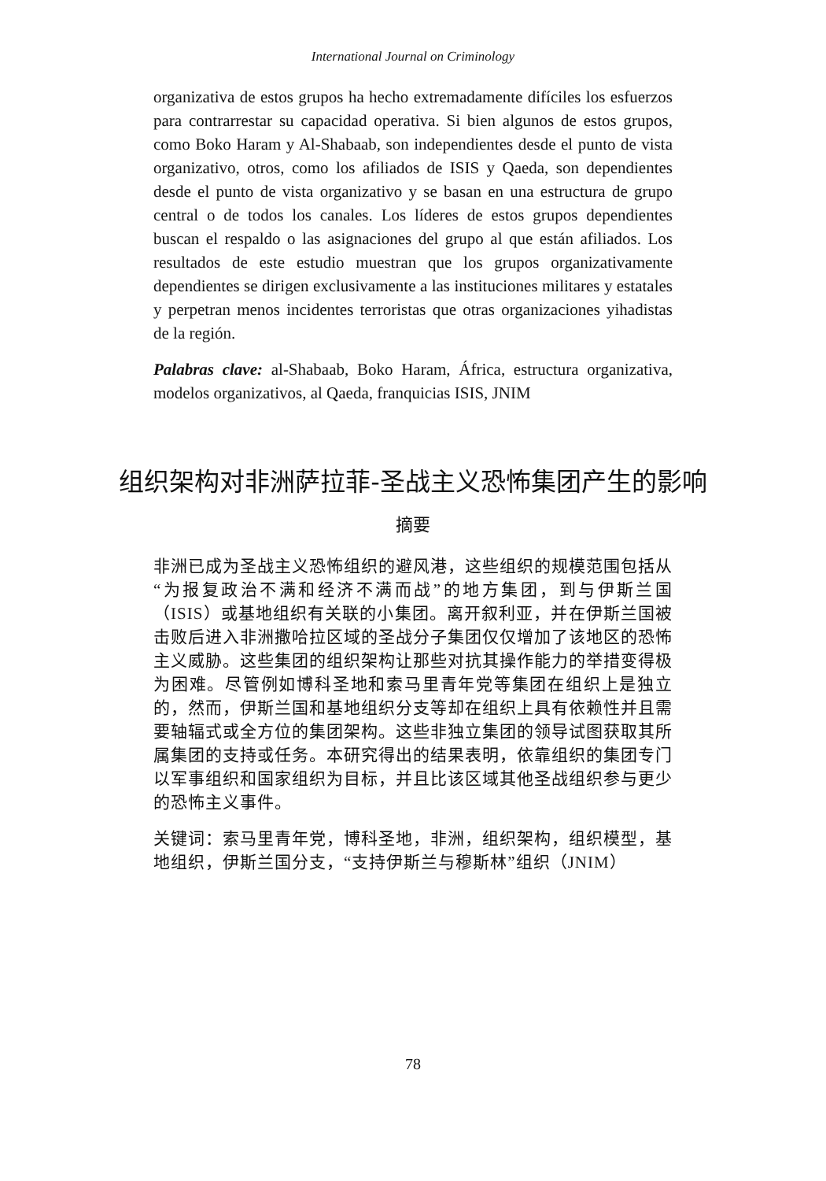International Journal on Criminology
organizativa de estos grupos ha hecho extremadamente difíciles los esfuerzos para contrarrestar su capacidad operativa. Si bien algunos de estos grupos, como Boko Haram y Al-Shabaab, son in­dependientes desde el punto de vista organizativo, otros, como los afiliados de ISIS y Qaeda, son dependientes desde el punto de vista organizativo y se basan en una estructura de grupo central o de todos los canales. Los líderes de estos grupos dependientes buscan el respaldo o las asignaciones del grupo al que están afiliados. Los resultados de este estudio muestran que los grupos organizativa­mente dependientes se dirigen exclusivamente a las instituciones militares y estatales y perpetran menos incidentes terroristas que otras organizaciones yihadistas de la región.
Palabras clave: al-Shabaab, Boko Haram, África, estructura orga­nizativa, modelos organizativos, al Qaeda, franquicias ISIS, JNIM
组织架构对非洲萨拉菲-圣战主义恐怖集团产生的影响
摘要
非洲已成为圣战主义恐怖组织的避风港，这些组织的规模范围包括从“为报复政治不满和经济不满而战”的地方集团，到与伊斯兰国（ISIS）或基地组织有关联的小集团。离开叙利亚，并在伊斯兰国被击败后进入非洲撒哈拉区域的圣战分子集团仅仅增加了该地区的恐怖主义威胁。这些集团的组织架构让那些对抗其操作能力的举措变得极为困难。尽管例如博科圣地和索马里青年党等集团在组织上是独立的，然而，伊斯兰国和基地组织分支等却在组织上具有依赖性并且需要轴辐式或全方位的集团架构。这些非独立集团的领导试图获取其所属集团的支持或任务。本研究得出的结果表明，依靠组织的集团专门以军事组织和国家组织为目标，并且比该区域其他圣战组织参与更少的恐怖主义事件。
关键词：索马里青年党，博科圣地，非洲，组织架构，组织模型，基地组织，伊斯兰国分支，“支持伊斯兰与穆斯林”组织（JNIM）
78